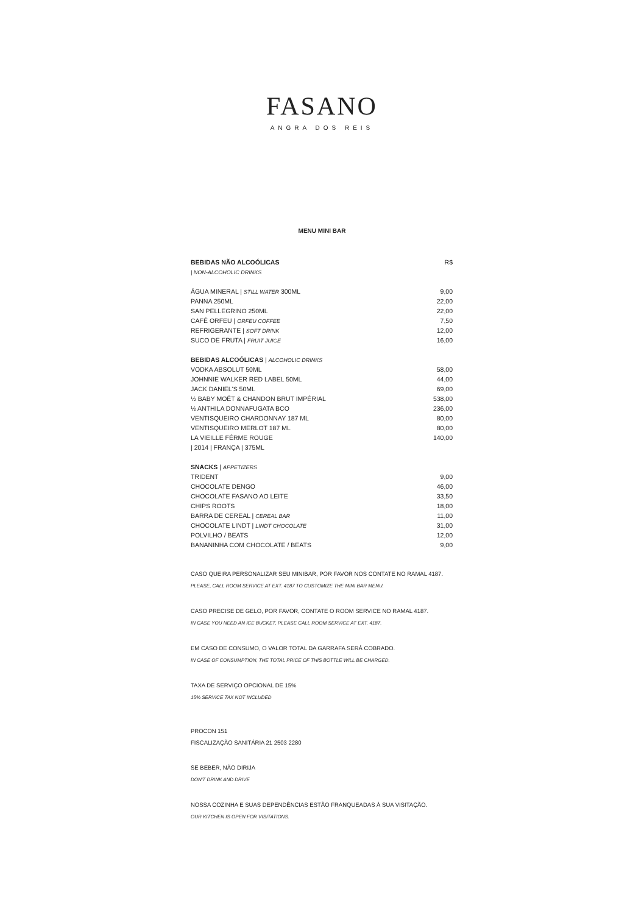FASANO
ANGRA DOS REIS
MENU MINI BAR
| BEBIDAS NÃO ALCOÓLICAS | R$ |
| / NON-ALCOHOLIC DRINKS | |
| ÁGUA MINERAL / STILL WATER 300ML | 9,00 |
| PANNA 250ML | 22,00 |
| SAN PELLEGRINO 250ML | 22,00 |
| CAFÉ ORFEU / ORFEU COFFEE | 7,50 |
| REFRIGERANTE / SOFT DRINK | 12,00 |
| SUCO DE FRUTA / FRUIT JUICE | 16,00 |
| BEBIDAS ALCOÓLICAS / ALCOHOLIC DRINKS | |
| VODKA ABSOLUT 50ML | 58,00 |
| JOHNNIE WALKER RED LABEL 50ML | 44,00 |
| JACK DANIEL'S 50ML | 69,00 |
| ½ BABY MOËT & CHANDON BRUT IMPÉRIAL | 538,00 |
| ½ ANTHILA DONNAFUGATA BCO | 236,00 |
| VENTISQUEIRO CHARDONNAY 187 ML | 80,00 |
| VENTISQUEIRO MERLOT 187 ML | 80,00 |
| LA VIEILLE FÉRME ROUGE | 140,00 |
| / 2014 / FRANÇA / 375ML | |
| SNACKS / APPETIZERS | |
| TRIDENT | 9,00 |
| CHOCOLATE DENGO | 46,00 |
| CHOCOLATE FASANO AO LEITE | 33,50 |
| CHIPS ROOTS | 18,00 |
| BARRA DE CEREAL / CEREAL BAR | 11,00 |
| CHOCOLATE LINDT / LINDT CHOCOLATE | 31,00 |
| POLVILHO / BEATS | 12,00 |
| BANANINHA COM CHOCOLATE / BEATS | 9,00 |
CASO QUEIRA PERSONALIZAR SEU MINIBAR, POR FAVOR NOS CONTATE NO RAMAL 4187.
PLEASE, CALL ROOM SERVICE AT EXT. 4187 TO CUSTOMIZE THE MINI BAR MENU.
CASO PRECISE DE GELO, POR FAVOR, CONTATE O ROOM SERVICE NO RAMAL 4187.
IN CASE YOU NEED AN ICE BUCKET, PLEASE CALL ROOM SERVICE AT EXT. 4187.
EM CASO DE CONSUMO, O VALOR TOTAL DA GARRAFA SERÁ COBRADO.
IN CASE OF CONSUMPTION, THE TOTAL PRICE OF THIS BOTTLE WILL BE CHARGED.
TAXA DE SERVIÇO OPCIONAL DE 15%
15% SERVICE TAX NOT INCLUDED
PROCON 151
FISCALIZAÇÃO SANITÁRIA 21 2503 2280
SE BEBER, NÃO DIRIJA
DON'T DRINK AND DRIVE
NOSSA COZINHA E SUAS DEPENDÊNCIAS ESTÃO FRANQUEADAS À SUA VISITAÇÃO.
OUR KITCHEN IS OPEN FOR VISITATIONS.